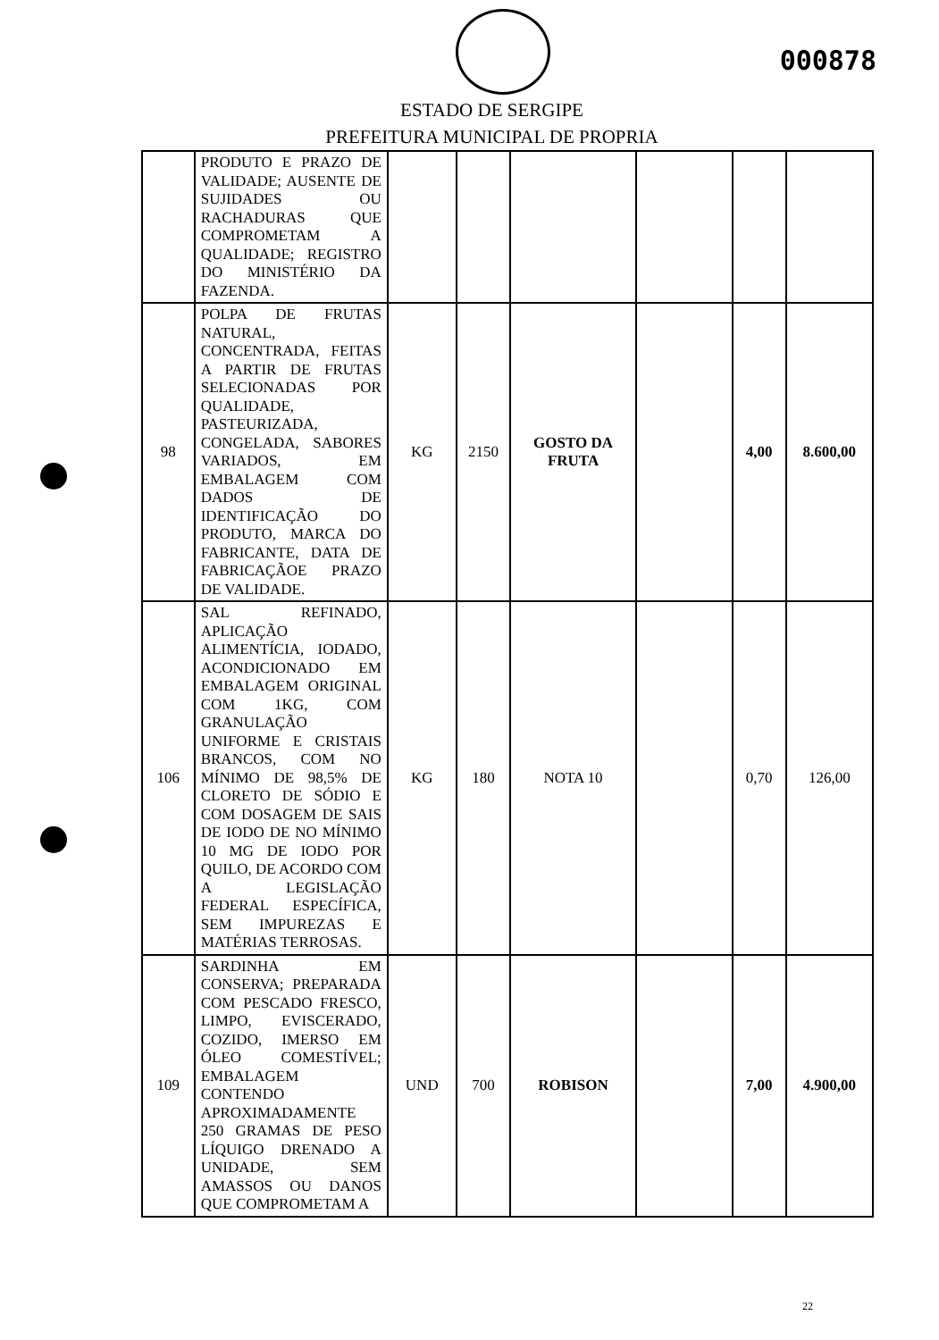000878
ESTADO DE SERGIPE
PREFEITURA MUNICIPAL DE PROPRIA
| | PRODUTO E PRAZO DE VALIDADE; AUSENTE DE SUJIDADES OU RACHADURAS QUE COMPROMETAM A QUALIDADE; REGISTRO DO MINISTÉRIO DA FAZENDA. | | | | | | |
| 98 | POLPA DE FRUTAS NATURAL, CONCENTRADA, FEITAS A PARTIR DE FRUTAS SELECIONADAS POR QUALIDADE, PASTEURIZADA, CONGELADA, SABORES VARIADOS, EM EMBALAGEM COM DADOS DE IDENTIFICAÇÃO DO PRODUTO, MARCA DO FABRICANTE, DATA DE FABRICAÇÃOE PRAZO DE VALIDADE. | KG | 2150 | GOSTO DA FRUTA | | 4,00 | 8.600,00 |
| 106 | SAL REFINADO, APLICAÇÃO ALIMENTÍCIA, IODADO, ACONDICIONADO EM EMBALAGEM ORIGINAL COM 1KG, COM GRANULAÇÃO UNIFORME E CRISTAIS BRANCOS, COM NO MÍNIMO DE 98,5% DE CLORETO DE SÓDIO E COM DOSAGEM DE SAIS DE IODO DE NO MÍNIMO 10 MG DE IODO POR QUILO, DE ACORDO COM A LEGISLAÇÃO FEDERAL ESPECÍFICA, SEM IMPUREZAS E MATÉRIAS TERROSAS. | KG | 180 | NOTA 10 | | 0,70 | 126,00 |
| 109 | SARDINHA EM CONSERVA; PREPARADA COM PESCADO FRESCO, LIMPO, EVISCERADO, COZIDO, IMERSO EM ÓLEO COMESTÍVEL; EMBALAGEM CONTENDO APROXIMADAMENTE 250 GRAMAS DE PESO LÍQUIGO DRENADO A UNIDADE, SEM AMASSOS OU DANOS QUE COMPROMETAM A | UND | 700 | ROBISON | | 7,00 | 4.900,00 |
22